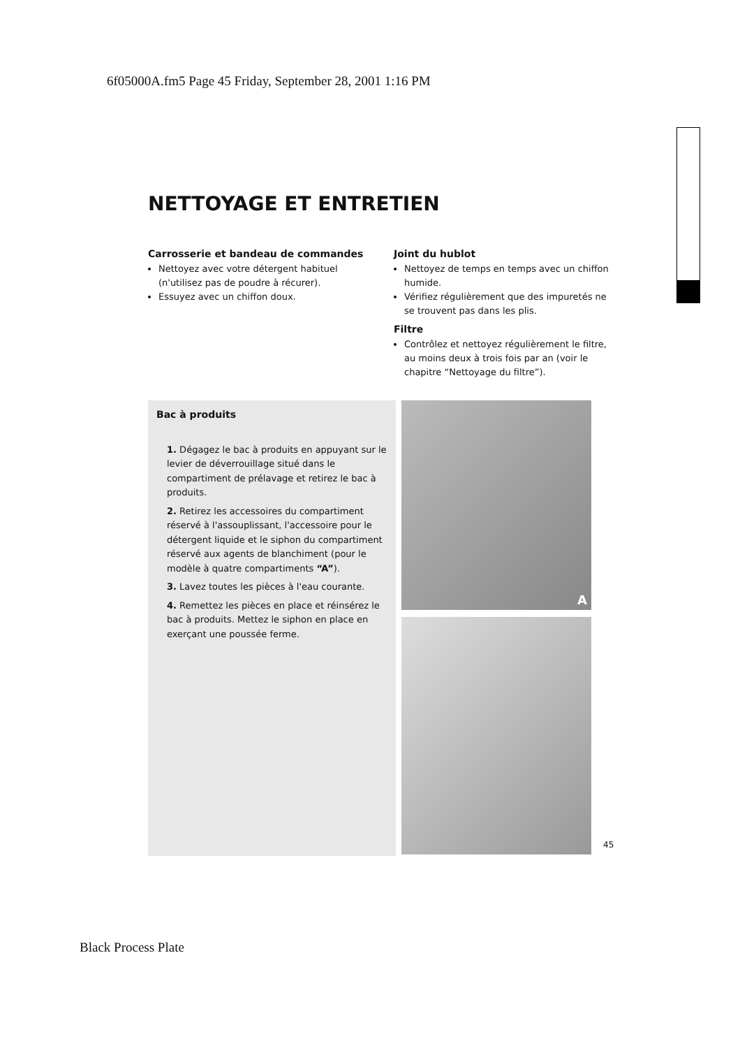6f05000A.fm5 Page 45 Friday, September 28, 2001 1:16 PM
NETTOYAGE ET ENTRETIEN
Carrosserie et bandeau de commandes
Nettoyez avec votre détergent habituel (n'utilisez pas de poudre à récurer).
Essuyez avec un chiffon doux.
Joint du hublot
Nettoyez de temps en temps avec un chiffon humide.
Vérifiez régulièrement que des impuretés ne se trouvent pas dans les plis.
Filtre
Contrôlez et nettoyez régulièrement le filtre, au moins deux à trois fois par an (voir le chapitre “Nettoyage du filtre”).
Bac à produits
1. Dégagez le bac à produits en appuyant sur le levier de déverrouillage situé dans le compartiment de prélavage et retirez le bac à produits.
2. Retirez les accessoires du compartiment réservé à l'assouplissant, l'accessoire pour le détergent liquide et le siphon du compartiment réservé aux agents de blanchiment (pour le modèle à quatre compartiments “A”).
3. Lavez toutes les pièces à l'eau courante.
4. Remettez les pièces en place et réinsérez le bac à produits. Mettez le siphon en place en exerçant une poussée ferme.
A
45
Black Process Plate